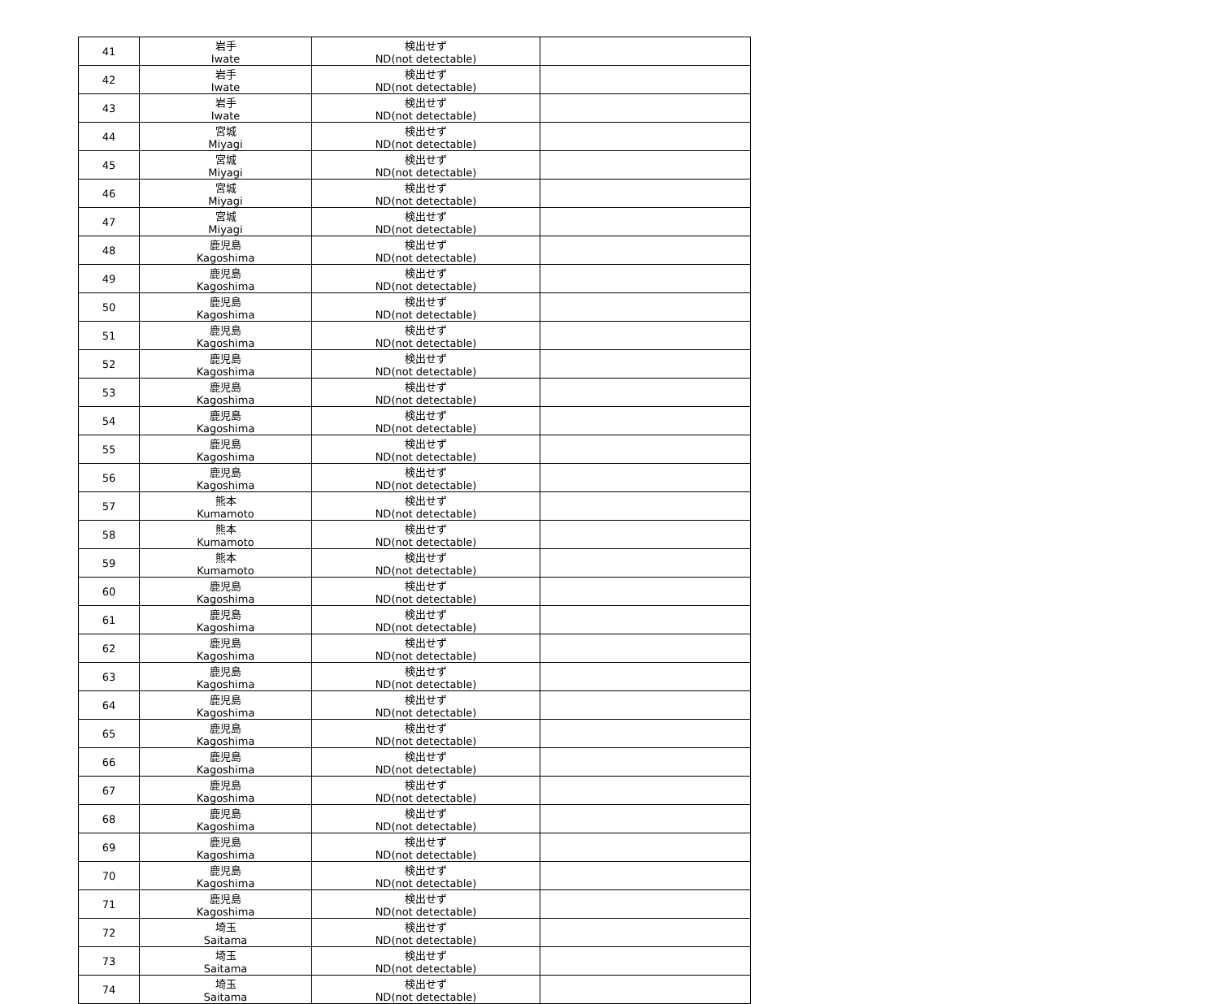| 41 | 岩手 Iwate | 検出せず ND(not detectable) | |
| 42 | 岩手 Iwate | 検出せず ND(not detectable) | |
| 43 | 岩手 Iwate | 検出せず ND(not detectable) | |
| 44 | 宮城 Miyagi | 検出せず ND(not detectable) | |
| 45 | 宮城 Miyagi | 検出せず ND(not detectable) | |
| 46 | 宮城 Miyagi | 検出せず ND(not detectable) | |
| 47 | 宮城 Miyagi | 検出せず ND(not detectable) | |
| 48 | 鹿児島 Kagoshima | 検出せず ND(not detectable) | |
| 49 | 鹿児島 Kagoshima | 検出せず ND(not detectable) | |
| 50 | 鹿児島 Kagoshima | 検出せず ND(not detectable) | |
| 51 | 鹿児島 Kagoshima | 検出せず ND(not detectable) | |
| 52 | 鹿児島 Kagoshima | 検出せず ND(not detectable) | |
| 53 | 鹿児島 Kagoshima | 検出せず ND(not detectable) | |
| 54 | 鹿児島 Kagoshima | 検出せず ND(not detectable) | |
| 55 | 鹿児島 Kagoshima | 検出せず ND(not detectable) | |
| 56 | 鹿児島 Kagoshima | 検出せず ND(not detectable) | |
| 57 | 熊本 Kumamoto | 検出せず ND(not detectable) | |
| 58 | 熊本 Kumamoto | 検出せず ND(not detectable) | |
| 59 | 熊本 Kumamoto | 検出せず ND(not detectable) | |
| 60 | 鹿児島 Kagoshima | 検出せず ND(not detectable) | |
| 61 | 鹿児島 Kagoshima | 検出せず ND(not detectable) | |
| 62 | 鹿児島 Kagoshima | 検出せず ND(not detectable) | |
| 63 | 鹿児島 Kagoshima | 検出せず ND(not detectable) | |
| 64 | 鹿児島 Kagoshima | 検出せず ND(not detectable) | |
| 65 | 鹿児島 Kagoshima | 検出せず ND(not detectable) | |
| 66 | 鹿児島 Kagoshima | 検出せず ND(not detectable) | |
| 67 | 鹿児島 Kagoshima | 検出せず ND(not detectable) | |
| 68 | 鹿児島 Kagoshima | 検出せず ND(not detectable) | |
| 69 | 鹿児島 Kagoshima | 検出せず ND(not detectable) | |
| 70 | 鹿児島 Kagoshima | 検出せず ND(not detectable) | |
| 71 | 鹿児島 Kagoshima | 検出せず ND(not detectable) | |
| 72 | 埼玉 Saitama | 検出せず ND(not detectable) | |
| 73 | 埼玉 Saitama | 検出せず ND(not detectable) | |
| 74 | 埼玉 Saitama | 検出せず ND(not detectable) | |